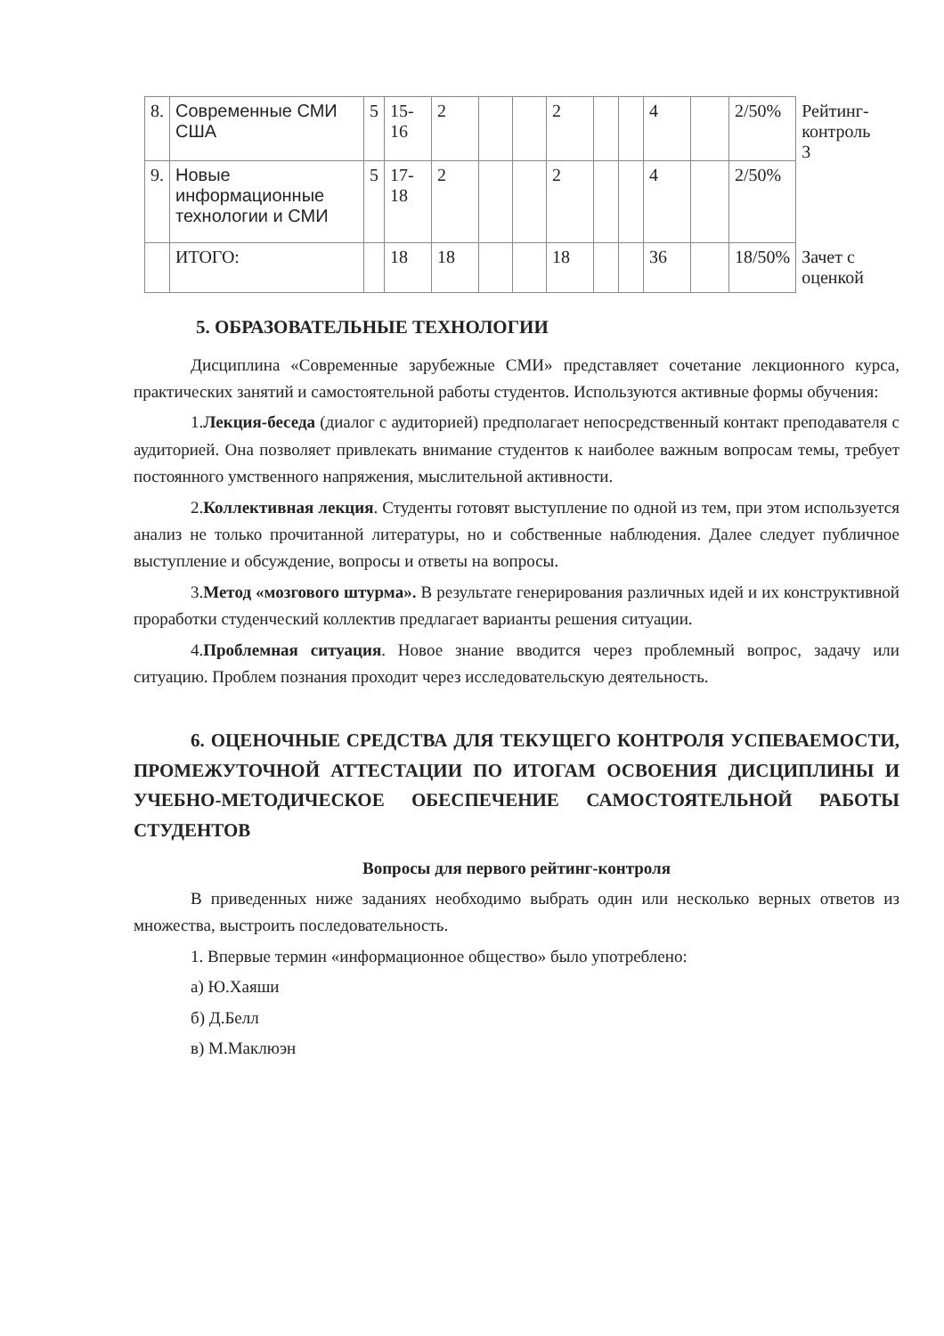| 8. | Современные СМИ США | 5 | 15-16 | 2 | | | 2 | | | 4 | | 2/50% | Рейтинг-контроль 3 |
| 9. | Новые информационные технологии и СМИ | 5 | 17-18 | 2 | | | 2 | | | 4 | | 2/50% | |
| | ИТОГО: | | 18 | 18 | | | 18 | | | 36 | | 18/50% | Зачет с оценкой |
5. ОБРАЗОВАТЕЛЬНЫЕ ТЕХНОЛОГИИ
Дисциплина «Современные зарубежные СМИ» представляет сочетание лекционного курса, практических занятий и самостоятельной работы студентов. Используются активные формы обучения:
1.Лекция-беседа (диалог с аудиторией) предполагает непосредственный контакт преподавателя с аудиторией. Она позволяет привлекать внимание студентов к наиболее важным вопросам темы, требует постоянного умственного напряжения, мыслительной активности.
2.Коллективная лекция. Студенты готовят выступление по одной из тем, при этом используется анализ не только прочитанной литературы, но и собственные наблюдения. Далее следует публичное выступление и обсуждение, вопросы и ответы на вопросы.
3.Метод «мозгового штурма». В результате генерирования различных идей и их конструктивной проработки студенческий коллектив предлагает варианты решения ситуации.
4.Проблемная ситуация. Новое знание вводится через проблемный вопрос, задачу или ситуацию. Проблем познания проходит через исследовательскую деятельность.
6. ОЦЕНОЧНЫЕ СРЕДСТВА ДЛЯ ТЕКУЩЕГО КОНТРОЛЯ УСПЕВАЕМОСТИ, ПРОМЕЖУТОЧНОЙ АТТЕСТАЦИИ ПО ИТОГАМ ОСВОЕНИЯ ДИСЦИПЛИНЫ И УЧЕБНО-МЕТОДИЧЕСКОЕ ОБЕСПЕЧЕНИЕ САМОСТОЯТЕЛЬНОЙ РАБОТЫ СТУДЕНТОВ
Вопросы для первого рейтинг-контроля
В приведенных ниже заданиях необходимо выбрать один или несколько верных ответов из множества, выстроить последовательность.
1. Впервые термин «информационное общество» было употреблено:
а) Ю.Хаяши
б) Д.Белл
в) М.Маклюэн